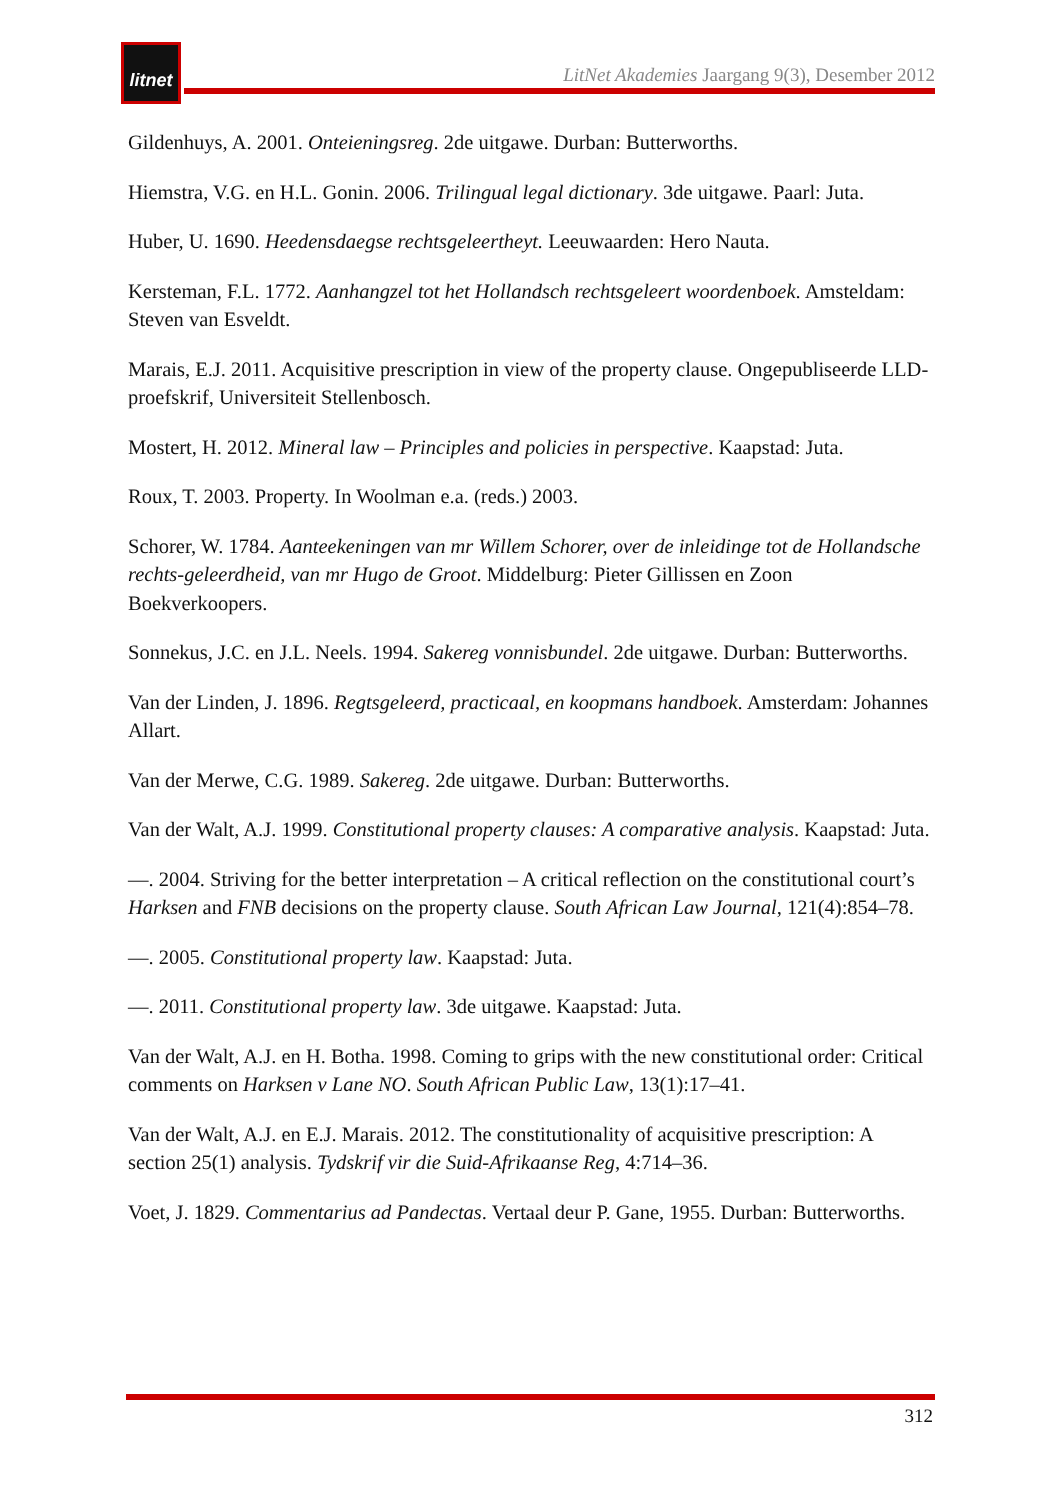litnet
LitNet Akademies Jaargang 9(3), Desember 2012
Gildenhuys, A. 2001. Onteieningsreg. 2de uitgawe. Durban: Butterworths.
Hiemstra, V.G. en H.L. Gonin. 2006. Trilingual legal dictionary. 3de uitgawe. Paarl: Juta.
Huber, U. 1690. Heedensdaegse rechtsgeleertheyt. Leeuwaarden: Hero Nauta.
Kersteman, F.L. 1772. Aanhangzel tot het Hollandsch rechtsgeleert woordenboek. Amsteldam: Steven van Esveldt.
Marais, E.J. 2011. Acquisitive prescription in view of the property clause. Ongepubliseerde LLD-proefskrif, Universiteit Stellenbosch.
Mostert, H. 2012. Mineral law – Principles and policies in perspective. Kaapstad: Juta.
Roux, T. 2003. Property. In Woolman e.a. (reds.) 2003.
Schorer, W. 1784. Aanteekeningen van mr Willem Schorer, over de inleidinge tot de Hollandsche rechts-geleerdheid, van mr Hugo de Groot. Middelburg: Pieter Gillissen en Zoon Boekverkoopers.
Sonnekus, J.C. en J.L. Neels. 1994. Sakereg vonnisbundel. 2de uitgawe. Durban: Butterworths.
Van der Linden, J. 1896. Regtsgeleerd, practicaal, en koopmans handboek. Amsterdam: Johannes Allart.
Van der Merwe, C.G. 1989. Sakereg. 2de uitgawe. Durban: Butterworths.
Van der Walt, A.J. 1999. Constitutional property clauses: A comparative analysis. Kaapstad: Juta.
—. 2004. Striving for the better interpretation – A critical reflection on the constitutional court’s Harksen and FNB decisions on the property clause. South African Law Journal, 121(4):854–78.
—. 2005. Constitutional property law. Kaapstad: Juta.
—. 2011. Constitutional property law. 3de uitgawe. Kaapstad: Juta.
Van der Walt, A.J. en H. Botha. 1998. Coming to grips with the new constitutional order: Critical comments on Harksen v Lane NO. South African Public Law, 13(1):17–41.
Van der Walt, A.J. en E.J. Marais. 2012. The constitutionality of acquisitive prescription: A section 25(1) analysis. Tydskrif vir die Suid-Afrikaanse Reg, 4:714–36.
Voet, J. 1829. Commentarius ad Pandectas. Vertaal deur P. Gane, 1955. Durban: Butterworths.
312